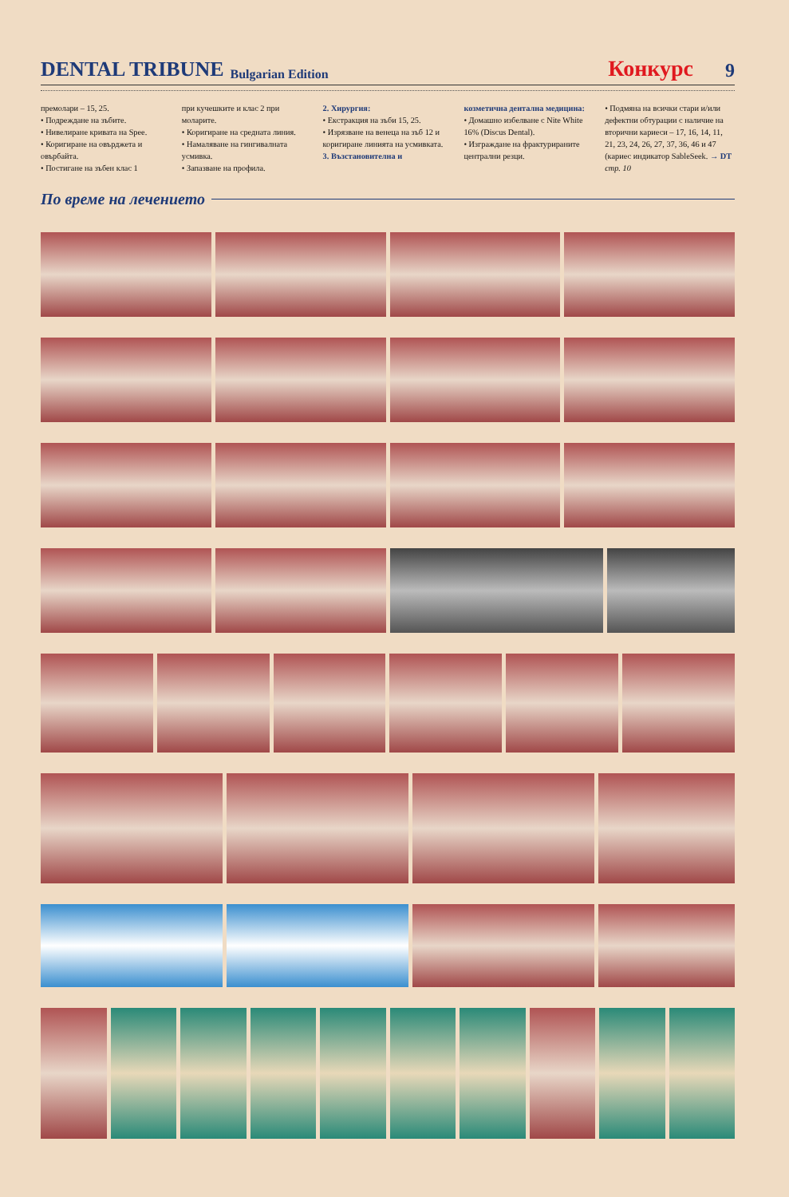DENTAL TRIBUNE Bulgarian Edition Конкурс 9
премолари – 15, 25.
• Подреждане на зъбите.
• Нивелиране кривата на Spee.
• Коригиране на овърджета и овърбайта.
• Постигане на зъбен клас 1
при кучешките и клас 2 при моларите.
• Коригиране на средната линия.
• Намаляване на гингивалната усмивка.
• Запазване на профила.
2. Хирургия:
• Екстракция на зъби 15, 25.
• Изрязване на венеца на зъб 12 и коригиране линията на усмивката.
3. Възстановителна и
козметична дентална медицина:
• Домашно избелване с Nite White 16% (Discus Dental).
• Изграждане на фрактурираните централни резци.
• Подмяна на всички стари и/или дефектни обтурации с наличие на вторични кариеси – 17, 16, 14, 11, 21, 23, 24, 26, 27, 37, 36, 46 и 47 (кариес индикатор SableSeek. → DT стр. 10
По време на лечението